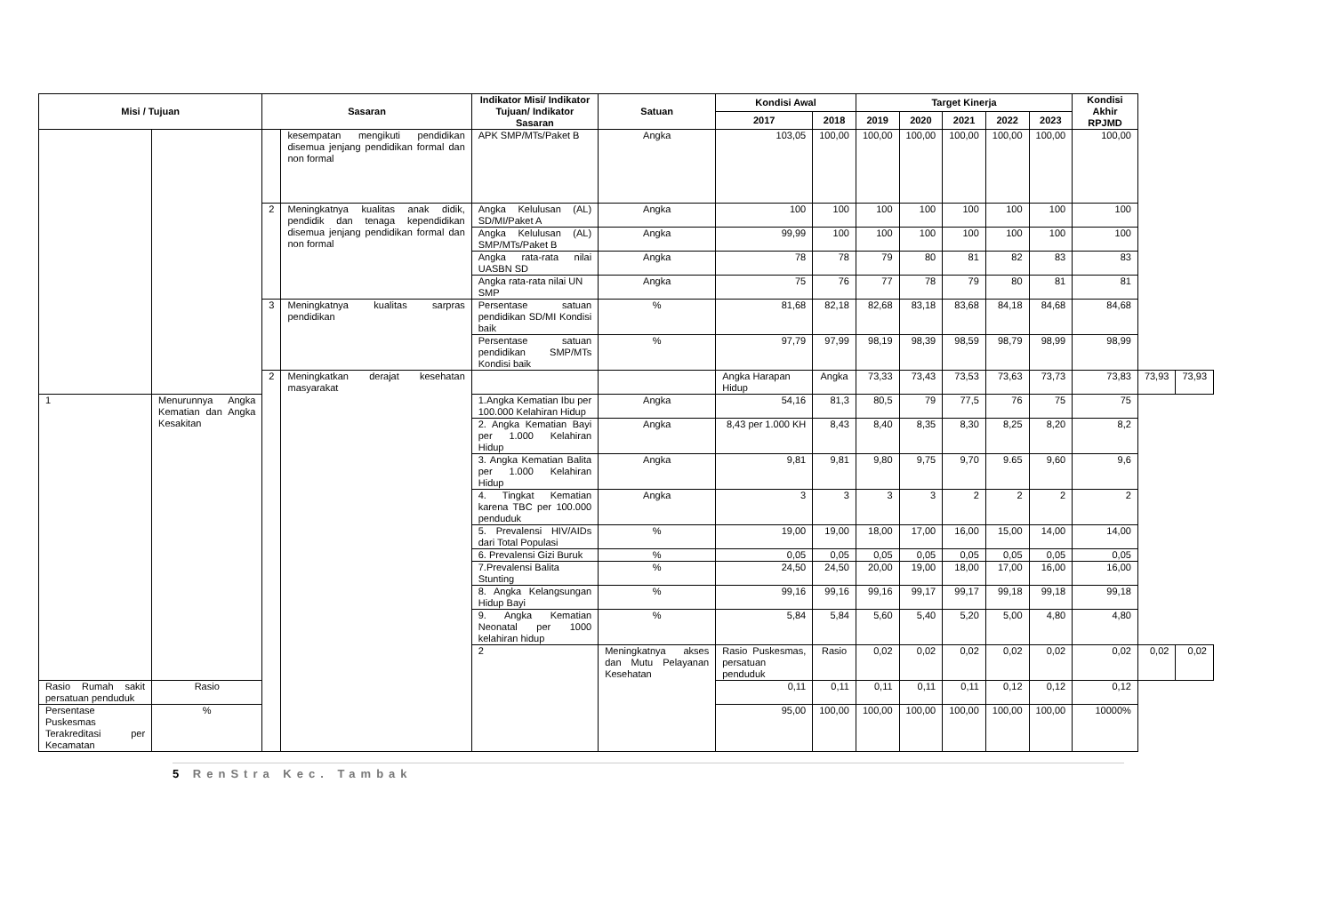| Misi / Tujuan | | Sasaran | | Indikator Misi/ Indikator Tujuan/ Indikator Sasaran | Satuan | Kondisi Awal | | Target Kinerja | | | | | Kondisi Akhir RPJMD | | |
| --- | --- | --- | --- | --- | --- | --- | --- | --- | --- | --- | --- | --- | --- | --- | --- |
| | | | | | | 2017 | 2018 | 2019 | 2020 | 2021 | 2022 | 2023 | | | |
| | | | kesempatan mengikuti pendidikan disemua jenjang pendidikan formal dan non formal | APK SMP/MTs/Paket B | Angka | 103,05 | 100,00 | 100,00 | 100,00 | 100,00 | 100,00 | 100,00 | 100,00 | | |
| | | 2 | Meningkatnya kualitas anak didik, pendidik dan tenaga kependidikan disemua jenjang pendidikan formal dan non formal | Angka Kelulusan (AL) SD/MI/Paket A | Angka | 100 | 100 | 100 | 100 | 100 | 100 | 100 | 100 | | |
| | | | | Angka Kelulusan (AL) SMP/MTs/Paket B | Angka | 99,99 | 100 | 100 | 100 | 100 | 100 | 100 | 100 | | |
| | | | | Angka rata-rata nilai UASBN SD | Angka | 78 | 78 | 79 | 80 | 81 | 82 | 83 | 83 | | |
| | | | | Angka rata-rata nilai UN SMP | Angka | 75 | 76 | 77 | 78 | 79 | 80 | 81 | 81 | | |
| | | 3 | Meningkatnya kualitas sarpras pendidikan | Persentase satuan pendidikan SD/MI Kondisi baik | % | 81,68 | 82,18 | 82,68 | 83,18 | 83,68 | 84,18 | 84,68 | 84,68 | | |
| | | | | Persentase satuan pendidikan SMP/MTs Kondisi baik | % | 97,79 | 97,99 | 98,19 | 98,39 | 98,59 | 98,79 | 98,99 | 98,99 | | |
| | | 2 | Meningkatkan derajat kesehatan masyarakat | | | Angka Harapan Hidup | Angka | 73,33 | 73,43 | 73,53 | 73,63 | 73,73 | 73,83 | 73,93 | 73,93 |
| 1 | Menurunnya Angka Kematian dan Angka Kesakitan | | | 1.Angka Kematian Ibu per 100.000 Kelahiran Hidup | Angka | 54,16 | 81,3 | 80,5 | 79 | 77,5 | 76 | 75 | 75 | | |
| | | | | 2. Angka Kematian Bayi per 1.000 Kelahiran Hidup | Angka | 8,43 per 1.000 KH | 8,43 | 8,40 | 8,35 | 8,30 | 8,25 | 8,20 | 8,2 | | |
| | | | | 3. Angka Kematian Balita per 1.000 Kelahiran Hidup | Angka | 9,81 | 9,81 | 9,80 | 9,75 | 9,70 | 9.65 | 9,60 | 9,6 | | |
| | | | | 4. Tingkat Kematian karena TBC per 100.000 penduduk | Angka | 3 | 3 | 3 | 3 | 2 | 2 | 2 | 2 | | |
| | | | | 5. Prevalensi HIV/AIDs dari Total Populasi | % | 19,00 | 19,00 | 18,00 | 17,00 | 16,00 | 15,00 | 14,00 | 14,00 | | |
| | | | | 6. Prevalensi Gizi Buruk | % | 0,05 | 0,05 | 0,05 | 0,05 | 0,05 | 0,05 | 0,05 | 0,05 | | |
| | | | | 7.Prevalensi Balita Stunting | % | 24,50 | 24,50 | 20,00 | 19,00 | 18,00 | 17,00 | 16,00 | 16,00 | | |
| | | | | 8. Angka Kelangsungan Hidup Bayi | % | 99,16 | 99,16 | 99,16 | 99,17 | 99,17 | 99,18 | 99,18 | 99,18 | | |
| | | | | 9. Angka Kematian Neonatal per 1000 kelahiran hidup | % | 5,84 | 5,84 | 5,60 | 5,40 | 5,20 | 5,00 | 4,80 | 4,80 | | |
| | | | | 2 | Meningkatnya akses dan Mutu Pelayanan Kesehatan | Rasio Puskesmas, persatuan penduduk | Rasio | 0,02 | 0,02 | 0,02 | 0,02 | 0,02 | 0,02 | 0,02 | 0,02 |
| Rasio Rumah sakit persatuan penduduk | Rasio | | | | | 0,11 | 0,11 | 0,11 | 0,11 | 0,11 | 0,12 | 0,12 | 0,12 | | |
| Persentase Puskesmas Terakreditasi per Kecamatan | % | | | | | 95,00 | 100,00 | 100,00 | 100,00 | 100,00 | 100,00 | 100,00 | 10000% | | |
5 RenStra Kec. Tambak